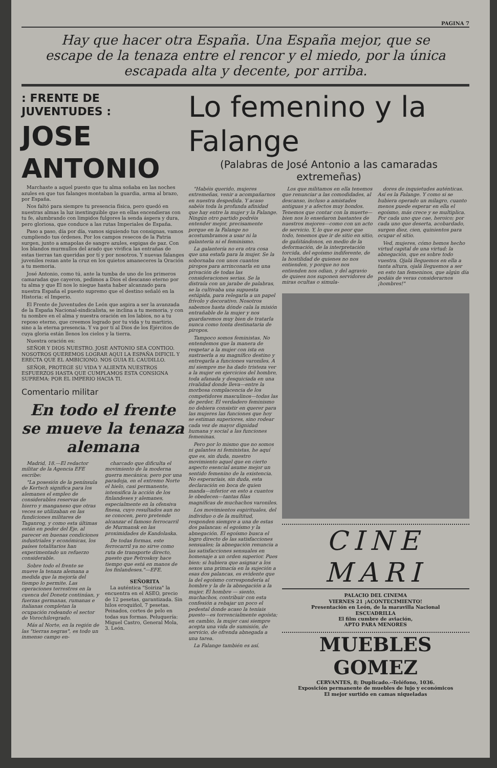PAGINA 7
Hay que hacer otra España. Una España mejor, que se escape de la tenaza entre el rencor y el miedo, por la única escapada alta y decente, por arriba.
: FRENTE DE JUVENTUDES :
JOSE ANTONIO
Marchaste a aquel puesto que tu alma soñaba en las noches azules en que tus falanges montaban la guardia, arma al brazo, por España.
Nos faltó para siempre tu presencia física, pero quedó en nuestras almas la luz inextinguible que en ellas encendieras con tu fe, alumbrando con limpidos fulgores la senda áspera y dura, pero gloriosa, que conduce a las rutas Imperiales de España.
Paso a paso, día por día, vamos siguiendo tus consignas, vamos cumpliendo tus órdenes. Por los campos resecos de la Patria surgen, junto a amapolas de sangre azules, espigas de paz. Con los blandos murmullos del arado que vivifica las entrañas de estas tierras tan queridas por tí y por nosotros. Y nuevas falanges juveniles rezan ante la cruz en los quietos amaneceres la Oración a tu memoria.
José Antonio, como tú, ante la tumba de uno de los primeros camaradas que cayeron, pedimos a Dios el descanso eterno por tu alma y que El nos lo niegue hasta haber alcanzado para nuestra España el puesto supremo que el destino señaló en la Historia: el Imperio.
El Frente de Juventudes de León que aspira a ser la avanzada de la España Nacional-sindicalista, se inclina a tu memoria, y con tu nombre en el alma y nuestra oración en los labios, no a tu reposo eterno, que creemos logrado por tu vida y tu martirio, sino a la eterna presencia. Y va por tí al Dios de los Ejércitos de cuya gloria están llenos los cielos y la tierra.
Nuestra oración es:
SEÑOR Y DIOS NUESTRO. JOSE ANTONIO SEA CONTIGO. NOSOTROS QUEREMOS LOGRAR AQUI LA ESPAÑA DIFICIL Y ERECTA QUE EL AMBICIONO. NOS GUIA EL CAUDILLO.
SEÑOR, PROTEGE SU VIDA Y ALIENTA NUESTROS ESFUERZOS HASTA QUE CUMPLAMOS ESTA CONSIGNA SUPREMA: POR EL IMPERIO HACIA TI.
Comentario militar
En todo el frente se mueve la tenaza alemana
Madrid, 18.—El redactor militar de la Agencia EFE escribe:
"La posesión de la península de Kertsch significa para los alemanes el empleo de considerables reservas de hierro y manganeso que otras veces se utilizaban en las fundiciones militares de Taganrog, y como esta últimas están en poder del Eje, al parecer en buenas condiciones industriales y económicas, los países totalitarios han experimentado un refuerzo considerable.
Sobre todo el frente se mueve la tenaza alemana a medida que la mejoría del tiempo lo permite. Las operaciones terrestres en la cuenca del Donetz continúan, y fuerzas germanas, rumanas e italianas completan la ocupación rodeando el sector de Vorochilovgrado.
Más al Norte, en la región de las "tierras negras", es todo un inmenso campo en-
charcado que dificulta el movimiento de la moderna guerra mecánica; pero por una paradoja, en el extremo Norte el hielo, casi permanente, intensifica la acción de los finlandeses y alemanes, especialmente en la ofensiva finesa, cuyo resultados aun no se conocen, pero pretende alcanzar el famoso ferrocarril de Murmansk en las proximidades de Kandolaska.
De todas formas, este ferrocarril ya no sirve como ruta de transporte directo, puesto que Petroskoy hace tiempo que está en manos de los finlandeses."—EFE.
SEÑORITA
La auténtica "Soiriza" la encuentra en el ASEO, precio de 12 pesetas, garantizada. Sin hilos eroquiñol, 7 pesetas. Peinados, cortes de pelo en todas sus formas. Peluquería: Miguel Castro, General Mola, 3. León.
Lo femenino y la Falange
(Palabras de José Antonio a las camaradas extremeñas)
"Habéis querido, mujeres extremeñas, venir a acompañarnos en nuestra despedida. Y acaso sabéis toda la profunda afinidad que hay entre la mujer y la Falange. Ningún otro partido podréis entender mejor, precisamente porque en la Falange no acostumbramos a usar ni la galantería ni el feminismo.
La galantería no era otra cosa que una estafa para la mujer. Se la sobornaba con unos cuantos piropos para arrinconarla en una privación de todas las consideraciones serias. Se la distraía con un jarabe de palabras, se la cultivaba una supuesta estúpida, para relegarla a un papel frívolo y decorativo. Nosotros sabemos hasta dónde cala la misión entrañable de la mujer y nos guardaremos muy bien de tratarla nunca como tonta destinataria de piropos.
Tampoco somos feministas. No entendemos que la manera de respetar a la mujer con ista en sustraerla a su magnífico destino y entregarla a funciones varoniles. A mí siempre me ha dado tristeza ver a la mujer en ejercicios del hombre, toda afanada y desquiciada en una rivalidad donde lleva—entre la morbosa complacencia de los competidores masculinos—todas las de perder. El verdadero feminismo no debiera consistir en querer para las mujeres las funciones que hoy se estiman superiores, sino rodear cada vez de mayor dignidad humana y social a las funciones femeninas.
Pero por lo mismo que no somos ni galantes ni feministas, he aquí que es, sin duda, nuestro movimiento aquel que en cierto aspecto esencial asume mejor un sentido femenino de la existencia. No esperaríais, sin duda, esta declaración en boca de quien manda—inferior en esto a cuantos le obedecen—tantas filas magníficas de muchachos varoniles.
Los movimientos espirituales, del individuo o de la multitud, responden siempre a una de estas dos palancas: el egoísmo y la abnegación. El egoísmo busca el logro directo de las satisfacciones sensuales; la abnegación renuncia a las satisfacciones sensuales en homenaje a un orden superior. Pues bien: si hubiera que asignar a los sexos una primacía en la sujeción a esas dos palancas, es evidente que la del egoísmo correspondería al hombre y la de la abnegación a la mujer. El hombre — siento, muchachos, contribuir con esta confesión a rebajar un poco el pedestal donde acaso la teníais puesto—es torrencialmente egoísta; en cambio, la mujer casi siempre acepta una vida de sumisión, de servicio, de ofrenda abnegada a una tarea.
La Falange también es así.
Los que militamos en ella tenemos que renunciar a las comodidades, al descanso, incluso a amistades antiguas y a afectos muy hondos. Tenemos que contar con la muerte—bien nos lo enseñaron bastantes de nuestros mejores—como con un acto de servicio. Y, lo que es peor que todo, tenemos que ir de sitio en sitio, de gañitándonos, en medio de la deformación, de la interpretación torcida, del egoísmo indiferente, de la hostilidad de quienes no nos entienden, y porque no nos entienden nos odian, y del agravio de quiees nos suponen servidores de miras ocultas o simula-
dores de inquietudes auténticas. Así es la Falange. Y como si se hubiera operado un milagro, cuanto menos puede esperar en ella el egoísmo, más crece y se multiplica. Por cada uno que cae, heroico; por cada uno que deserta, acobardado, surgen diez, cien, quinientos para ocupar el sitio.
Ved, mujeres, cómo hemos hecho virtud capital de una virtud: la abnegación, que es sobre todo vuestra. Ojalá lleguemos en ella a tanta altura, ojalá lleguemos a ser en esto tan femeninos, que algún día podáis de veras considerarnos ¡hombres!"
CINE MARI
PALACIO DEL CINEMA
VIERNES 21 ¡ACONTECIMIENTO!
Presentación en León, de la maravilla Nacional
ESCUADRILLA
El film cumbre de aviación,
APTO PARA MENORES
MUEBLES GOMEZ
CERVANTES, 8; Duplicado.--Teléfono, 1036.
Exposición permanente de muebles de lujo y económicos
El mejor surtido en camas niqueladas